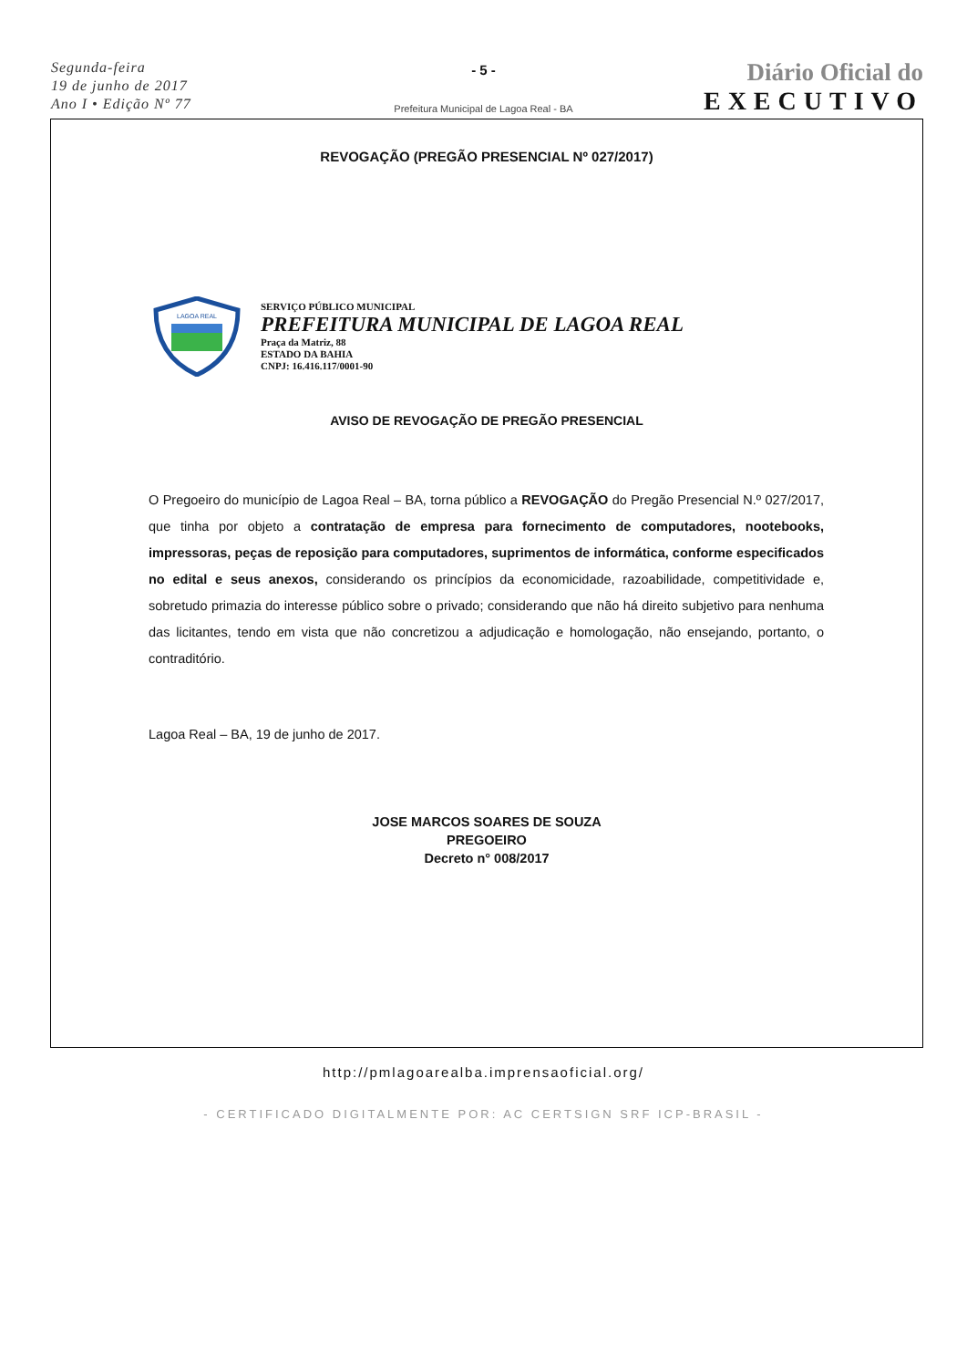Segunda-feira
19 de junho de 2017
Ano I • Edição Nº 77
- 5 -
Prefeitura Municipal de Lagoa Real - BA
Diário Oficial do
EXECUTIVO
REVOGAÇÃO (PREGÃO PRESENCIAL Nº 027/2017)
LAGOA REAL
SERVIÇO PÚBLICO MUNICIPAL
PREFEITURA MUNICIPAL DE LAGOA REAL
Praça da Matriz, 88
ESTADO DA BAHIA
CNPJ: 16.416.117/0001-90
AVISO DE REVOGAÇÃO DE PREGÃO PRESENCIAL
O Pregoeiro do município de Lagoa Real – BA, torna público a REVOGAÇÃO do Pregão Presencial N.º 027/2017, que tinha por objeto a contratação de empresa para fornecimento de computadores, nootebooks, impressoras, peças de reposição para computadores, suprimentos de informática, conforme especificados no edital e seus anexos, considerando os princípios da economicidade, razoabilidade, competitividade e, sobretudo primazia do interesse público sobre o privado; considerando que não há direito subjetivo para nenhuma das licitantes, tendo em vista que não concretizou a adjudicação e homologação, não ensejando, portanto, o contraditório.
Lagoa Real – BA, 19 de junho de 2017.
JOSE MARCOS SOARES DE SOUZA
PREGOEIRO
Decreto n° 008/2017
http://pmlagoarealba.imprensaoficial.org/
- CERTIFICADO DIGITALMENTE POR: AC CERTSIGN SRF ICP-BRASIL -